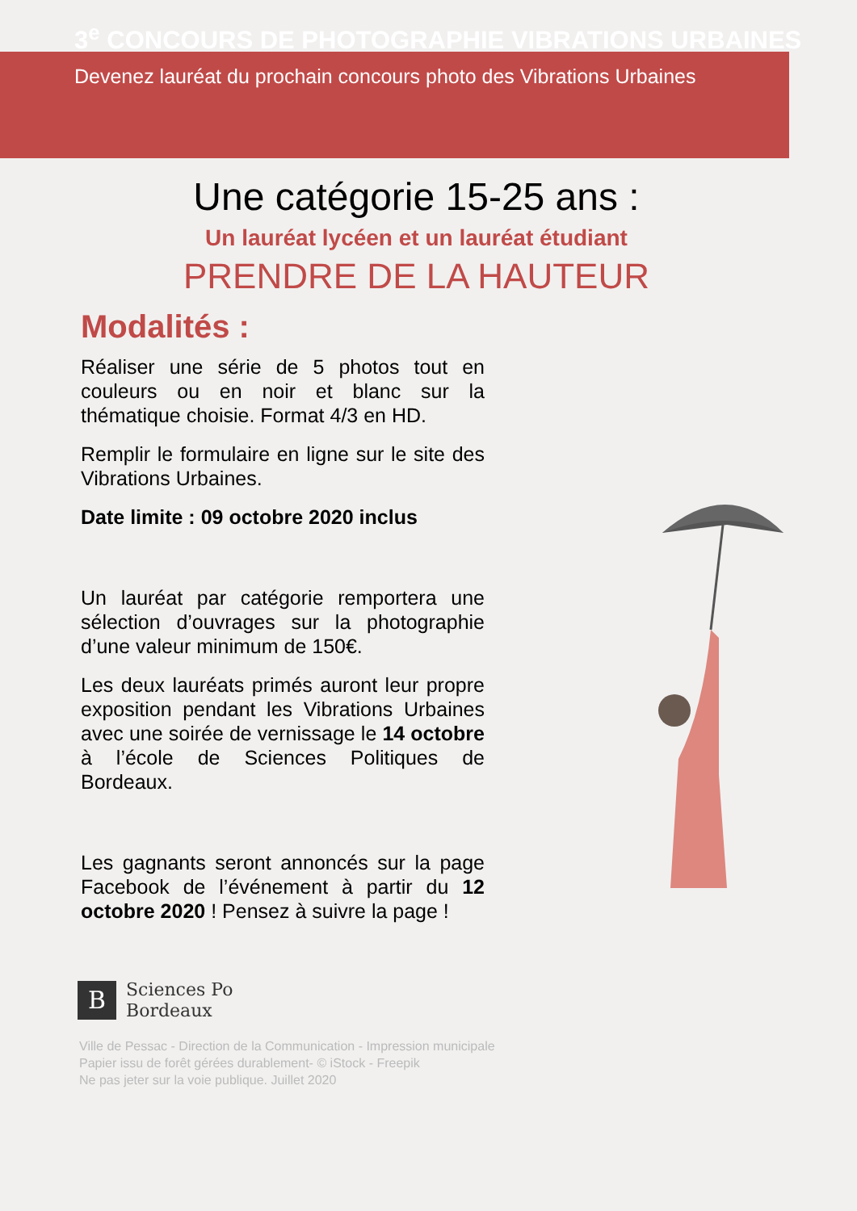3<sup>e</sup> CONCOURS DE PHOTOGRAPHIE VIBRATIONS URBAINES
Devenez lauréat du prochain concours photo des Vibrations Urbaines
Une catégorie 15-25 ans :
Un lauréat lycéen et un lauréat étudiant
PRENDRE DE LA HAUTEUR
Modalités :
Réaliser une série de 5 photos tout en couleurs ou en noir et blanc sur la thématique choisie. Format 4/3 en HD.
Remplir le formulaire en ligne sur le site des Vibrations Urbaines.
Date limite : 09 octobre 2020 inclus
Un lauréat par catégorie remportera une sélection d’ouvrages sur la photographie d’une valeur minimum de 150€.
Les deux lauréats primés auront leur propre exposition pendant les Vibrations Urbaines avec une soirée de vernissage le 14 octobre à l’école de Sciences Politiques de Bordeaux.
Les gagnants seront annoncés sur la page Facebook de l’événement à partir du 12 octobre 2020 ! Pensez à suivre la page !
B
Sciences Po
Bordeaux
Ville de Pessac - Direction de la Communication - Impression municipale
Papier issu de forêt gérées durablement- © iStock - Freepik
Ne pas jeter sur la voie publique. Juillet 2020